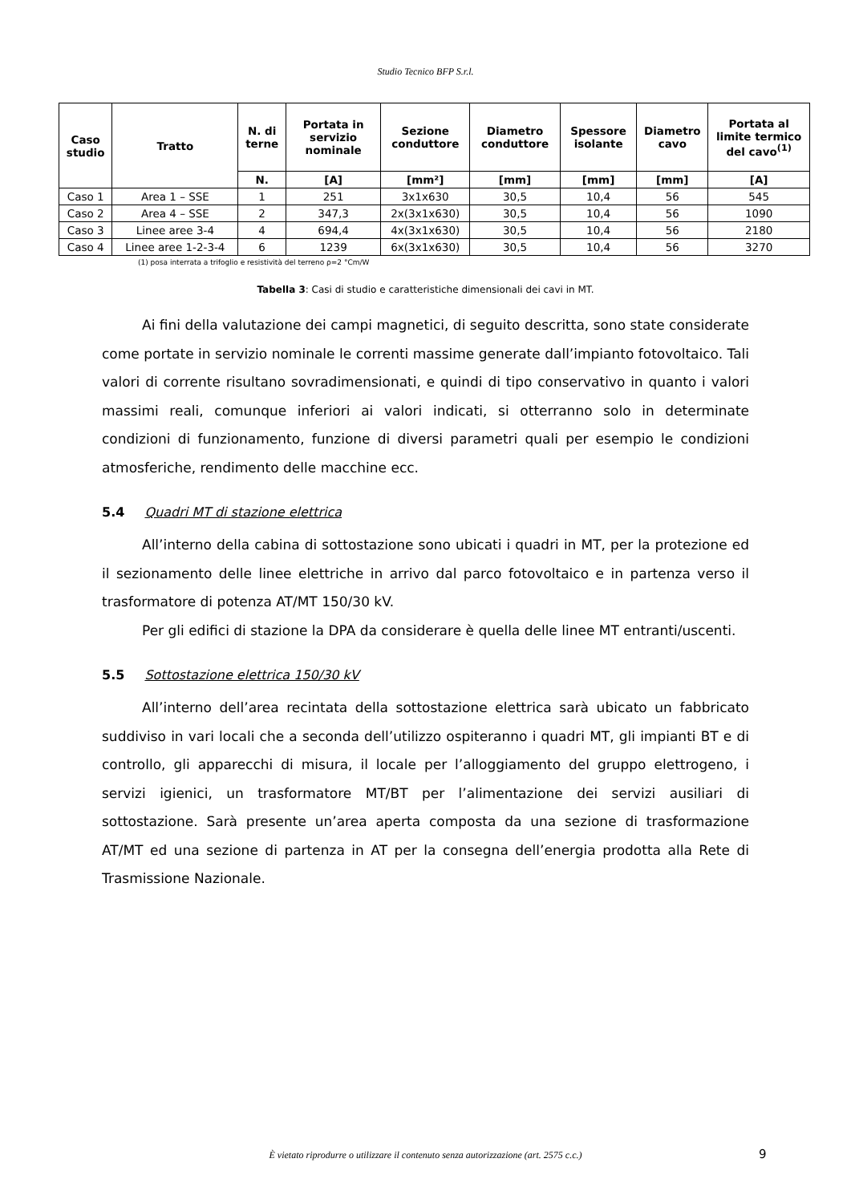Studio Tecnico BFP S.r.l.
| Caso studio | Tratto | N. di terne | Portata in servizio nominale | Sezione conduttore | Diametro conduttore | Spessore isolante | Diametro cavo | Portata al limite termico del cavo<sup>(1)</sup> |
| --- | --- | --- | --- | --- | --- | --- | --- | --- |
| | | N. | [A] | [mm²] | [mm] | [mm] | [mm] | [A] |
| Caso 1 | Area 1 – SSE | 1 | 251 | 3x1x630 | 30,5 | 10,4 | 56 | 545 |
| Caso 2 | Area 4 – SSE | 2 | 347,3 | 2x(3x1x630) | 30,5 | 10,4 | 56 | 1090 |
| Caso 3 | Linee aree 3-4 | 4 | 694,4 | 4x(3x1x630) | 30,5 | 10,4 | 56 | 2180 |
| Caso 4 | Linee aree 1-2-3-4 | 6 | 1239 | 6x(3x1x630) | 30,5 | 10,4 | 56 | 3270 |
(1) posa interrata a trifoglio e resistività del terreno ρ=2 °Cm/W
Tabella 3: Casi di studio e caratteristiche dimensionali dei cavi in MT.
Ai fini della valutazione dei campi magnetici, di seguito descritta, sono state considerate come portate in servizio nominale le correnti massime generate dall’impianto fotovoltaico. Tali valori di corrente risultano sovradimensionati, e quindi di tipo conservativo in quanto i valori massimi reali, comunque inferiori ai valori indicati, si otterranno solo in determinate condizioni di funzionamento, funzione di diversi parametri quali per esempio le condizioni atmosferiche, rendimento delle macchine ecc.
5.4 Quadri MT di stazione elettrica
All’interno della cabina di sottostazione sono ubicati i quadri in MT, per la protezione ed il sezionamento delle linee elettriche in arrivo dal parco fotovoltaico e in partenza verso il trasformatore di potenza AT/MT 150/30 kV.
Per gli edifici di stazione la DPA da considerare è quella delle linee MT entranti/uscenti.
5.5 Sottostazione elettrica 150/30 kV
All’interno dell’area recintata della sottostazione elettrica sarà ubicato un fabbricato suddiviso in vari locali che a seconda dell’utilizzo ospiteranno i quadri MT, gli impianti BT e di controllo, gli apparecchi di misura, il locale per l’alloggiamento del gruppo elettrogeno, i servizi igienici, un trasformatore MT/BT per l’alimentazione dei servizi ausiliari di sottostazione. Sarà presente un’area aperta composta da una sezione di trasformazione AT/MT ed una sezione di partenza in AT per la consegna dell’energia prodotta alla Rete di Trasmissione Nazionale.
È vietato riprodurre o utilizzare il contenuto senza autorizzazione (art. 2575 c.c.) 9